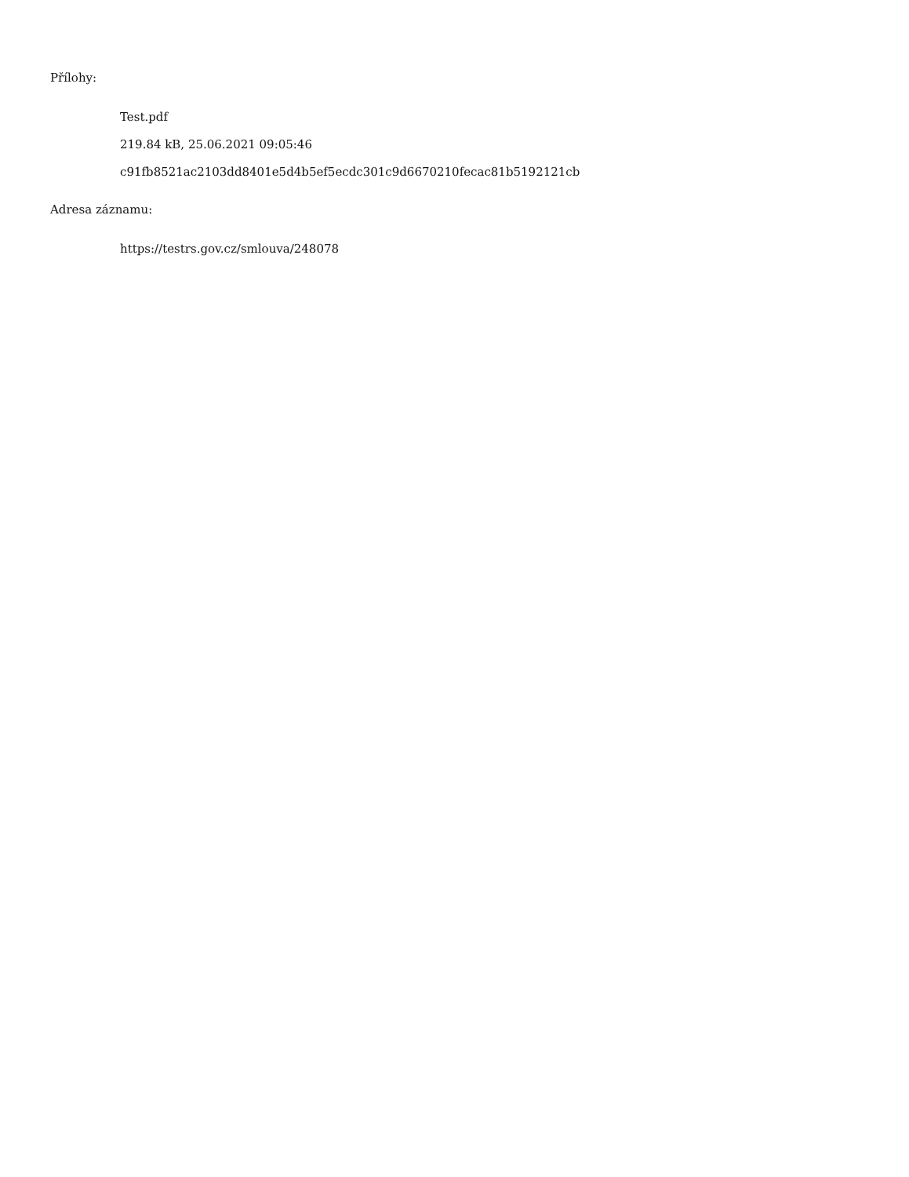Přílohy:
Test.pdf
219.84 kB, 25.06.2021 09:05:46
c91fb8521ac2103dd8401e5d4b5ef5ecdc301c9d6670210fecac81b5192121cb
Adresa záznamu:
https://testrs.gov.cz/smlouva/248078